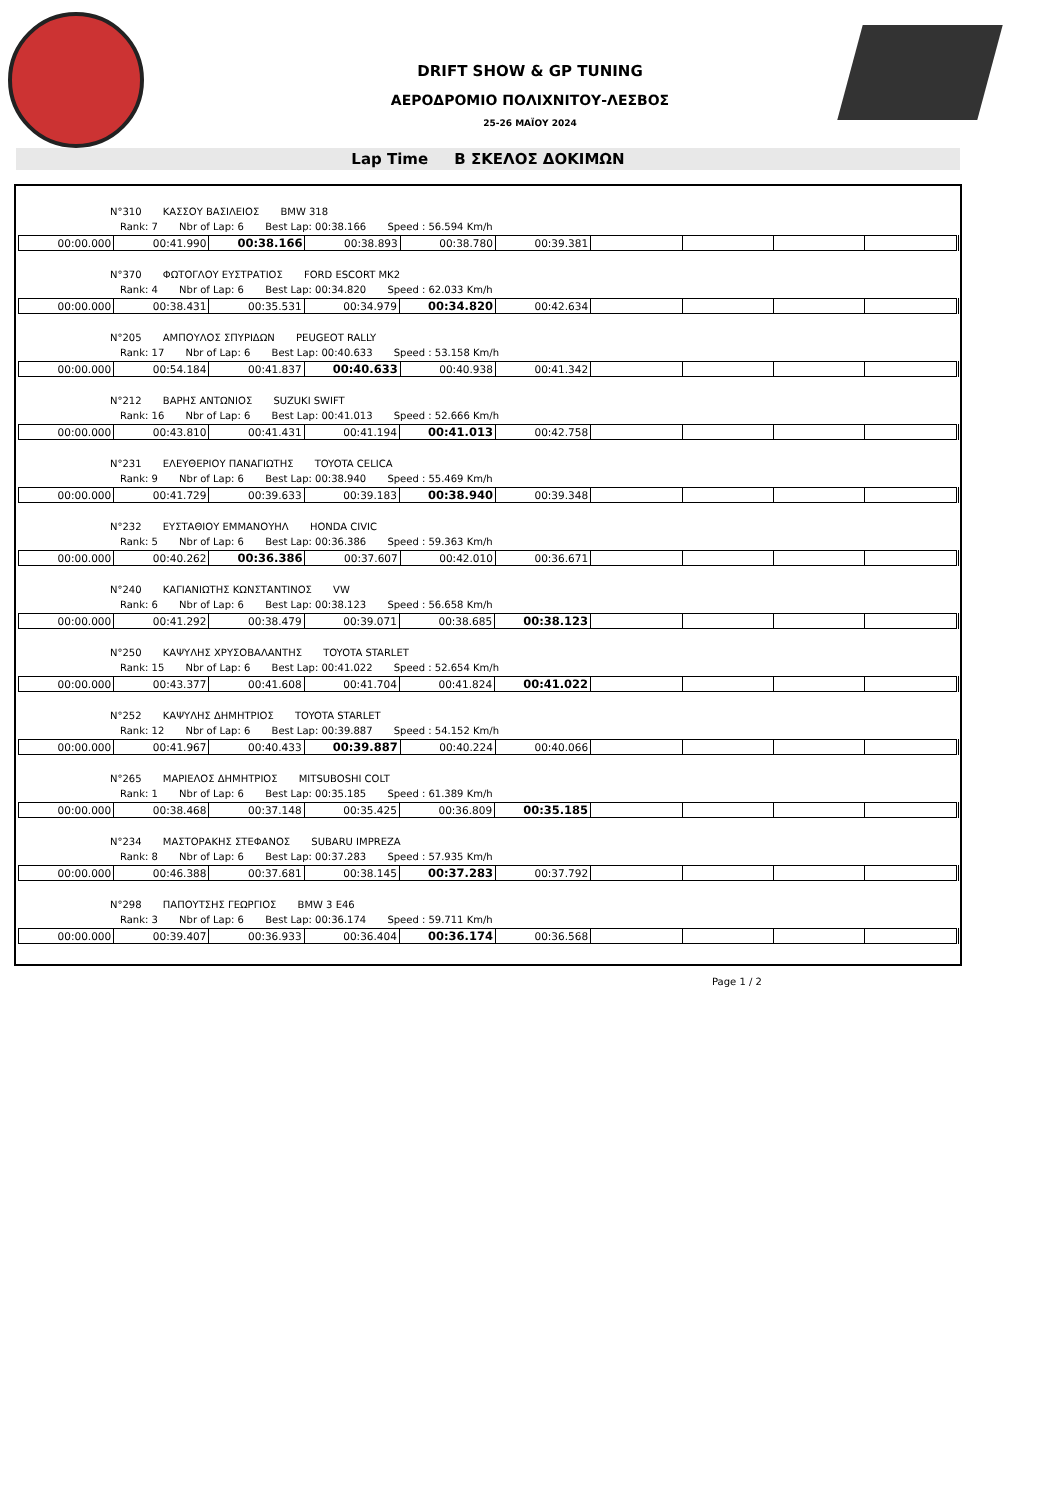DRIFT SHOW & GP TUNING
ΑΕΡΟΔΡΟΜΙΟ ΠΟΛΙΧΝΙΤΟΥ-ΛΕΣΒΟΣ
25-26 ΜΑΪΟΥ 2024
Lap Time Β ΣΚΕΛΟΣ ΔΟΚΙΜΩΝ
N°310 ΚΑΣΣΟΥ ΒΑΣΙΛΕΙΟΣ BMW 318
Rank: 7 Nbr of Lap: 6 Best Lap: 00:38.166 Speed : 56.594 Km/h
| 00:00.000 | 00:41.990 | 00:38.166 | 00:38.893 | 00:38.780 | 00:39.381 | | | | |
N°370 ΦΩΤΟΓΛΟΥ ΕΥΣΤΡΑΤΙΟΣ FORD ESCORT MK2
Rank: 4 Nbr of Lap: 6 Best Lap: 00:34.820 Speed : 62.033 Km/h
| 00:00.000 | 00:38.431 | 00:35.531 | 00:34.979 | 00:34.820 | 00:42.634 | | | | |
N°205 ΑΜΠΟΥΛΟΣ ΣΠΥΡΙΔΩΝ PEUGEOT RALLY
Rank: 17 Nbr of Lap: 6 Best Lap: 00:40.633 Speed : 53.158 Km/h
| 00:00.000 | 00:54.184 | 00:41.837 | 00:40.633 | 00:40.938 | 00:41.342 | | | | |
N°212 ΒΑΡΗΣ ΑΝΤΩΝΙΟΣ SUZUKI SWIFT
Rank: 16 Nbr of Lap: 6 Best Lap: 00:41.013 Speed : 52.666 Km/h
| 00:00.000 | 00:43.810 | 00:41.431 | 00:41.194 | 00:41.013 | 00:42.758 | | | | |
N°231 ΕΛΕΥΘΕΡΙΟΥ ΠΑΝΑΓΙΩΤΗΣ TOYOTA CELICA
Rank: 9 Nbr of Lap: 6 Best Lap: 00:38.940 Speed : 55.469 Km/h
| 00:00.000 | 00:41.729 | 00:39.633 | 00:39.183 | 00:38.940 | 00:39.348 | | | | |
N°232 ΕΥΣΤΑΘΙΟΥ ΕΜΜΑΝΟΥΗΛ HONDA CIVIC
Rank: 5 Nbr of Lap: 6 Best Lap: 00:36.386 Speed : 59.363 Km/h
| 00:00.000 | 00:40.262 | 00:36.386 | 00:37.607 | 00:42.010 | 00:36.671 | | | | |
N°240 ΚΑΓΙΑΝΙΩΤΗΣ ΚΩΝΣΤΑΝΤΙΝΟΣ VW
Rank: 6 Nbr of Lap: 6 Best Lap: 00:38.123 Speed : 56.658 Km/h
| 00:00.000 | 00:41.292 | 00:38.479 | 00:39.071 | 00:38.685 | 00:38.123 | | | | |
N°250 ΚΑΨΥΛΗΣ ΧΡΥΣΟΒΑΛΑΝΤΗΣ TOYOTA STARLET
Rank: 15 Nbr of Lap: 6 Best Lap: 00:41.022 Speed : 52.654 Km/h
| 00:00.000 | 00:43.377 | 00:41.608 | 00:41.704 | 00:41.824 | 00:41.022 | | | | |
N°252 ΚΑΨΥΛΗΣ ΔΗΜΗΤΡΙΟΣ TOYOTA STARLET
Rank: 12 Nbr of Lap: 6 Best Lap: 00:39.887 Speed : 54.152 Km/h
| 00:00.000 | 00:41.967 | 00:40.433 | 00:39.887 | 00:40.224 | 00:40.066 | | | | |
N°265 ΜΑΡΙΕΛΟΣ ΔΗΜΗΤΡΙΟΣ MITSUBOSHI COLT
Rank: 1 Nbr of Lap: 6 Best Lap: 00:35.185 Speed : 61.389 Km/h
| 00:00.000 | 00:38.468 | 00:37.148 | 00:35.425 | 00:36.809 | 00:35.185 | | | | |
N°234 ΜΑΣΤΟΡΑΚΗΣ ΣΤΕΦΑΝΟΣ SUBARU IMPREZA
Rank: 8 Nbr of Lap: 6 Best Lap: 00:37.283 Speed : 57.935 Km/h
| 00:00.000 | 00:46.388 | 00:37.681 | 00:38.145 | 00:37.283 | 00:37.792 | | | | |
N°298 ΠΑΠΟΥΤΣΗΣ ΓΕΩΡΓΙΟΣ BMW 3 E46
Rank: 3 Nbr of Lap: 6 Best Lap: 00:36.174 Speed : 59.711 Km/h
| 00:00.000 | 00:39.407 | 00:36.933 | 00:36.404 | 00:36.174 | 00:36.568 | | | | |
Page 1 / 2